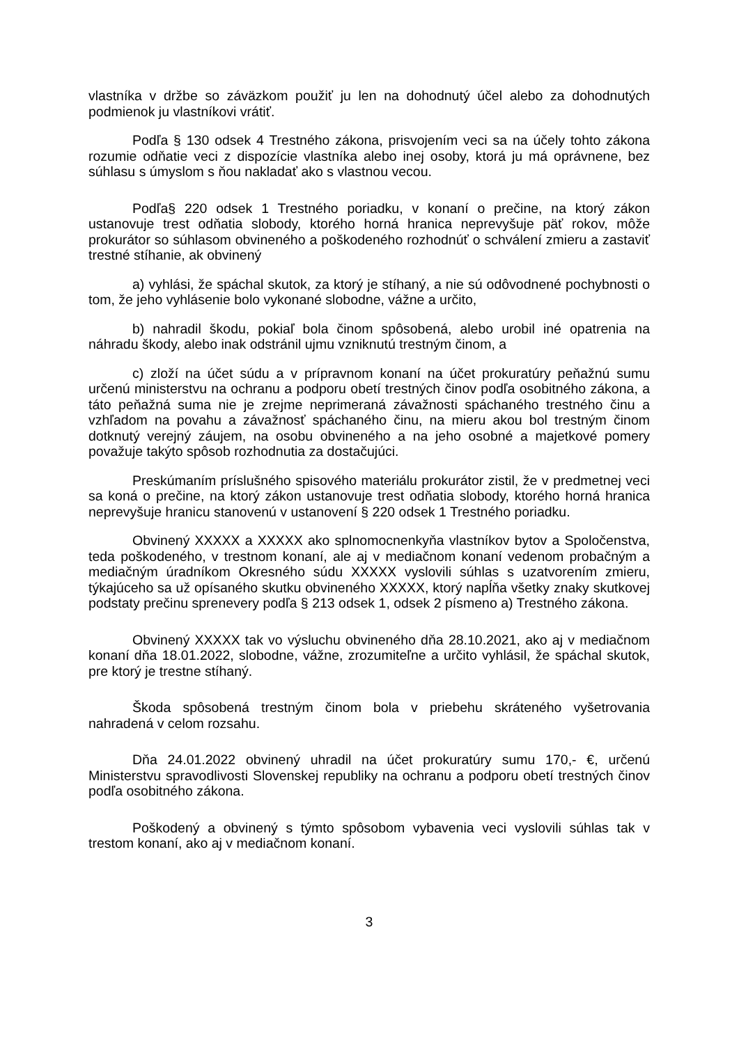vlastníka v držbe so záväzkom použiť ju len na dohodnutý účel alebo za dohodnutých podmienok ju vlastníkovi vrátiť.
Podľa § 130 odsek 4 Trestného zákona, prisvojením veci sa na účely tohto zákona rozumie odňatie veci z dispozície vlastníka alebo inej osoby, ktorá ju má oprávnene, bez súhlasu s úmyslom s ňou nakladať ako s vlastnou vecou.
Podľa§ 220 odsek 1 Trestného poriadku, v konaní o prečine, na ktorý zákon ustanovuje trest odňatia slobody, ktorého horná hranica neprevyšuje päť rokov, môže prokurátor so súhlasom obvineného a poškodeného rozhodnúť o schválení zmieru a zastaviť trestné stíhanie, ak obvinený
a) vyhlási, že spáchal skutok, za ktorý je stíhaný, a nie sú odôvodnené pochybnosti o tom, že jeho vyhlásenie bolo vykonané slobodne, vážne a určito,
b) nahradil škodu, pokiaľ bola činom spôsobená, alebo urobil iné opatrenia na náhradu škody, alebo inak odstránil ujmu vzniknutú trestným činom, a
c) zloží na účet súdu a v prípravnom konaní na účet prokuratúry peňažnú sumu určenú ministerstvu na ochranu a podporu obetí trestných činov podľa osobitného zákona, a táto peňažná suma nie je zrejme neprimeraná závažnosti spáchaného trestného činu a vzhľadom na povahu a závažnosť spáchaného činu, na mieru akou bol trestným činom dotknutý verejný záujem, na osobu obvineného a na jeho osobné a majetkové pomery považuje takýto spôsob rozhodnutia za dostačujúci.
Preskúmaním príslušného spisového materiálu prokurátor zistil, že v predmetnej veci sa koná o prečine, na ktorý zákon ustanovuje trest odňatia slobody, ktorého horná hranica neprevyšuje hranicu stanovenú v ustanovení § 220 odsek 1 Trestného poriadku.
Obvinený XXXXX a XXXXX ako splnomocnenkyňa vlastníkov bytov a Spoločenstva, teda poškodeného, v trestnom konaní, ale aj v mediačnom konaní vedenom probačným a mediačným úradníkom Okresného súdu XXXXX vyslovili súhlas s uzatvorením zmieru, týkajúceho sa už opísaného skutku obvineného XXXXX, ktorý napĺňa všetky znaky skutkovej podstaty prečinu sprenevery podľa § 213 odsek 1, odsek 2 písmeno a) Trestného zákona.
Obvinený XXXXX tak vo výsluchu obvineného dňa 28.10.2021, ako aj v mediačnom konaní dňa 18.01.2022, slobodne, vážne, zrozumiteľne a určito vyhlásil, že spáchal skutok, pre ktorý je trestne stíhaný.
Škoda spôsobená trestným činom bola v priebehu skráteného vyšetrovania nahradená v celom rozsahu.
Dňa 24.01.2022 obvinený uhradil na účet prokuratúry sumu 170,- €, určenú Ministerstvu spravodlivosti Slovenskej republiky na ochranu a podporu obetí trestných činov podľa osobitného zákona.
Poškodený a obvinený s týmto spôsobom vybavenia veci vyslovili súhlas tak v trestom konaní, ako aj v mediačnom konaní.
3